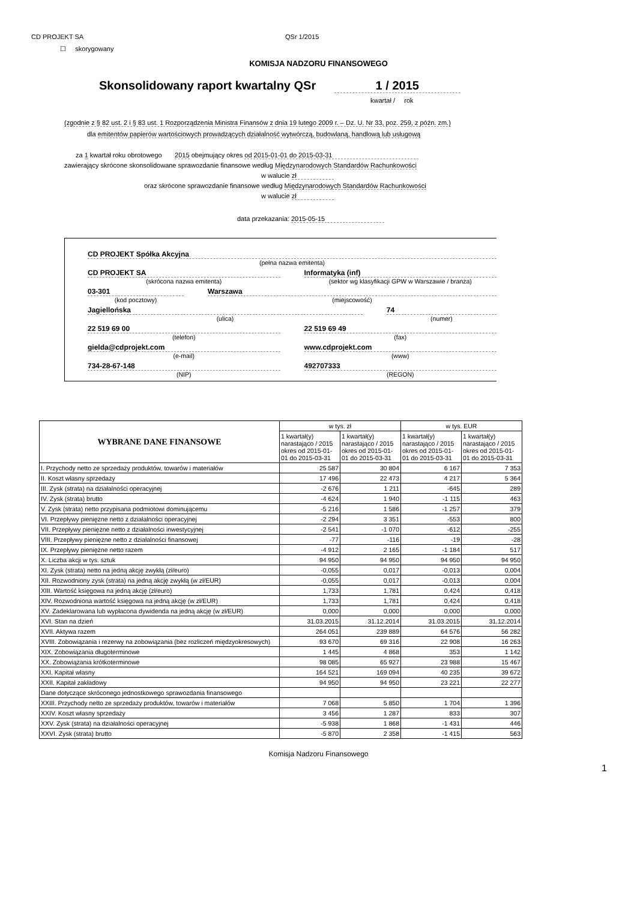CD PROJEKT SA QSr 1/2015
☐ skorygowany
KOMISJA NADZORU FINANSOWEGO
Skonsolidowany raport kwartalny QSr 1 / 2015
kwartał / rok
(zgodnie z § 82 ust. 2 i § 83 ust. 1 Rozporządzenia Ministra Finansów z dnia 19 lutego 2009 r. – Dz. U. Nr 33, poz. 259, z późn. zm.)
dla emitentów papierów wartościowych prowadzących działalność wytwórczą, budowlaną, handlową lub usługową
za 1 kwartał roku obrotowego 2015 obejmujący okres od 2015-01-01 do 2015-03-31
zawierający skrócone skonsolidowane sprawozdanie finansowe według Międzynarodowych Standardów Rachunkowości
w walucie zł
oraz skrócone sprawozdanie finansowe według Międzynarodowych Standardów Rachunkowości
w walucie zł
data przekazania: 2015-05-15
CD PROJEKT Spółka Akcyjna
(pełna nazwa emitenta)
CD PROJEKT SA
(skrócona nazwa emitenta)
Informatyka (inf)
(sektor wg klasyfikacji GPW w Warszawie / branża)
03-301
(kod pocztowy)
Warszawa
(miejscowość)
Jagiellońska
(ulica)
74
(numer)
22 519 69 00
(telefon)
22 519 69 49
(fax)
gielda@cdprojekt.com
(e-mail)
www.cdprojekt.com
(www)
734-28-67-148
(NIP)
492707333
(REGON)
| WYBRANE DANE FINANSOWE | w tys. zł | | w tys. EUR | |
| --- | --- | --- | --- | --- |
| | 1 kwartał(y) narastająco / 2015 okres od 2015-01-01 do 2015-03-31 | 1 kwartał(y) narastająco / 2015 okres od 2015-01-01 do 2015-03-31 | 1 kwartał(y) narastająco / 2015 okres od 2015-01-01 do 2015-03-31 | 1 kwartał(y) narastająco / 2015 okres od 2015-01-01 do 2015-03-31 |
| I. Przychody netto ze sprzedaży produktów, towarów i materiałów | 25 587 | 30 804 | 6 167 | 7 353 |
| II. Koszt własny sprzedaży | 17 496 | 22 473 | 4 217 | 5 364 |
| III. Zysk (strata) na działalności operacyjnej | -2 676 | 1 211 | -645 | 289 |
| IV. Zysk (strata) brutto | -4 624 | 1 940 | -1 115 | 463 |
| V. Zysk (strata) netto przypisana podmiotowi dominującemu | -5 216 | 1 586 | -1 257 | 379 |
| VI. Przepływy pieniężne netto z działalności operacyjnej | -2 294 | 3 351 | -553 | 800 |
| VII. Przepływy pieniężne netto z działalności inwestycyjnej | -2 541 | -1 070 | -612 | -255 |
| VIII. Przepływy pieniężne netto z działalności finansowej | -77 | -116 | -19 | -28 |
| IX. Przepływy pieniężne netto razem | -4 912 | 2 165 | -1 184 | 517 |
| X. Liczba akcji w tys. sztuk | 94 950 | 94 950 | 94 950 | 94 950 |
| XI. Zysk (strata) netto na jedną akcję zwykłą (zł/euro) | -0,055 | 0,017 | -0,013 | 0,004 |
| XII. Rozwodniony zysk (strata) na jedną akcję zwykłą (w zł/EUR) | -0,055 | 0,017 | -0,013 | 0,004 |
| XIII. Wartość księgowa na jedną akcję (zł/euro) | 1,733 | 1,781 | 0,424 | 0,418 |
| XIV. Rozwodniona wartość księgowa na jedną akcję (w zł/EUR) | 1,733 | 1,781 | 0,424 | 0,418 |
| XV. Zadeklarowana lub wypłacona dywidenda na jedną akcję (w zł/EUR) | 0,000 | 0,000 | 0,000 | 0,000 |
| XVI. Stan na dzień | 31.03.2015 | 31.12.2014 | 31.03.2015 | 31.12.2014 |
| XVII. Aktywa razem | 264 051 | 239 889 | 64 576 | 56 282 |
| XVIII. Zobowiązania i rezerwy na zobowiązania (bez rozliczeń międzyokresowych) | 93 670 | 69 316 | 22 908 | 16 263 |
| XIX. Zobowiązania długoterminowe | 1 445 | 4 868 | 353 | 1 142 |
| XX. Zobowiązania krótkoterminowe | 98 085 | 65 927 | 23 988 | 15 467 |
| XXI. Kapitał własny | 164 521 | 169 094 | 40 235 | 39 672 |
| XXII. Kapitał zakładowy | 94 950 | 94 950 | 23 221 | 22 277 |
| Dane dotyczące skróconego jednostkowego sprawozdania finansowego | | | | |
| XXIII. Przychody netto ze sprzedaży produktów, towarów i materiałów | 7 068 | 5 850 | 1 704 | 1 396 |
| XXIV. Koszt własny sprzedaży | 3 456 | 1 287 | 833 | 307 |
| XXV. Zysk (strata) na działalności operacyjnej | -5 938 | 1 868 | -1 431 | 446 |
| XXVI. Zysk (strata) brutto | -5 870 | 2 358 | -1 415 | 563 |
Komisja Nadzoru Finansowego
1